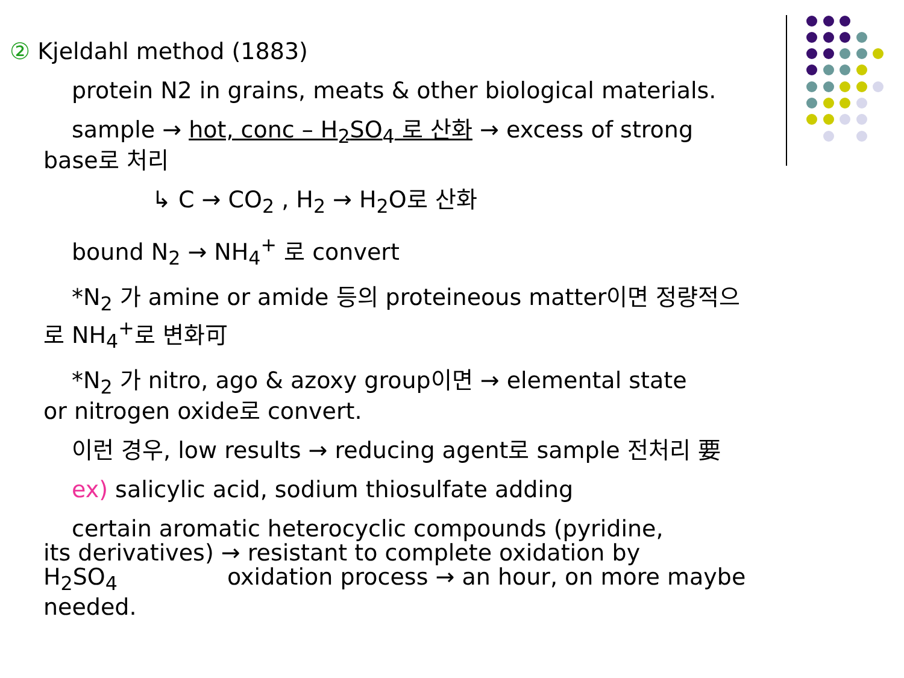② Kjeldahl method (1883)
protein N2 in grains, meats & other biological materials.
sample → hot, conc – H<sub>2</sub>SO<sub>4</sub> 로 산화 → excess of strong
base로 처리
↳ C → CO<sub>2</sub> , H<sub>2</sub> → H<sub>2</sub>O로 산화
bound N<sub>2</sub> → NH<sub>4</sub><sup>+</sup> 로 convert
*N<sub>2</sub> 가 amine or amide 등의 proteineous matter이면 정량적으
로 NH<sub>4</sub><sup>+</sup>로 변화可
*N<sub>2</sub> 가 nitro, ago & azoxy group이면 → elemental state
or nitrogen oxide로 convert.
이런 경우, low results → reducing agent로 sample 전처리 要
ex) salicylic acid, sodium thiosulfate adding
certain aromatic heterocyclic compounds (pyridine,
its derivatives) → resistant to complete oxidation by
H<sub>2</sub>SO<sub>4</sub> oxidation process → an hour, on more maybe
needed.